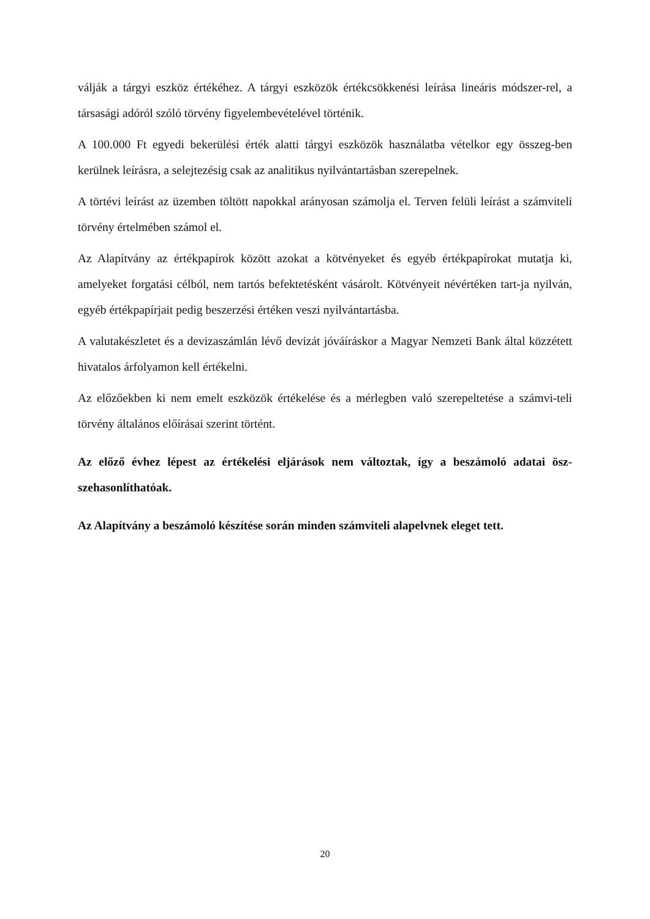válják a tárgyi eszköz értékéhez. A tárgyi eszközök értékcsökkenési leírása lineáris módszer-rel, a társasági adóról szóló törvény figyelembevételével történik.
A 100.000 Ft egyedi bekerülési érték alatti tárgyi eszközök használatba vételkor egy összeg-ben kerülnek leírásra, a selejtezésig csak az analitikus nyilvántartásban szerepelnek.
A törtévi leírást az üzemben töltött napokkal arányosan számolja el. Terven felüli leírást a számviteli törvény értelmében számol el.
Az Alapítvány az értékpapírok között azokat a kötvényeket és egyéb értékpapírokat mutatja ki, amelyeket forgatási célból, nem tartós befektetésként vásárolt. Kötvényeit névértéken tart-ja nyilván, egyéb értékpapírjait pedig beszerzési értéken veszi nyilvántartásba.
A valutakészletet és a devizaszámlán lévő devizát jóváíráskor a Magyar Nemzeti Bank által közzétett hivatalos árfolyamon kell értékelni.
Az előzőekben ki nem emelt eszközök értékelése és a mérlegben való szerepeltetése a számvi-teli törvény általános előírásai szerint történt.
Az előző évhez lépest az értékelési eljárások nem változtak, így a beszámoló adatai ösz-szehasonlíthatóak.
Az Alapítvány a beszámoló készítése során minden számviteli alapelvnek eleget tett.
20